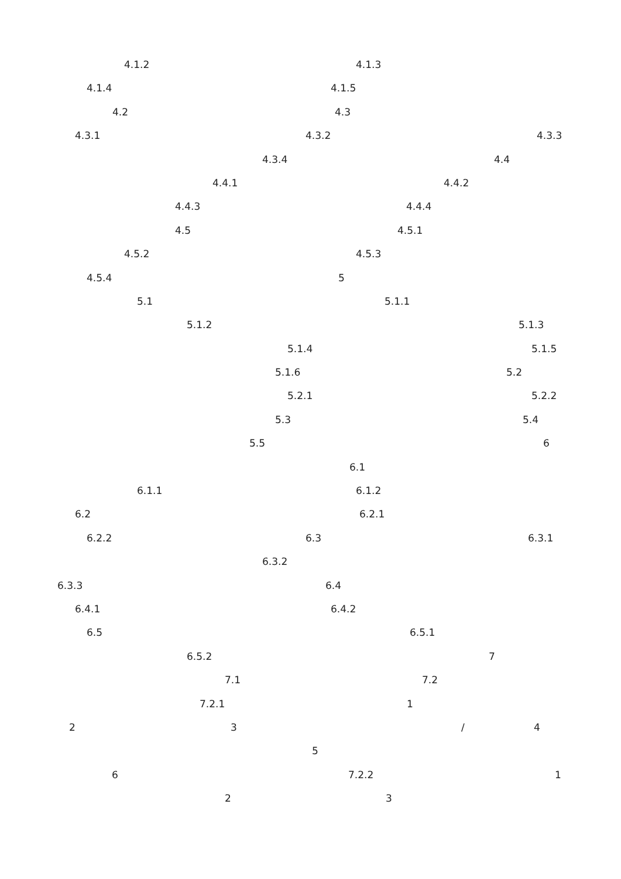4.1.2 4.1.3
4.1.4 4.1.5
4.2 4.3
4.3.1 4.3.2 4.3.3
4.3.4 4.4
4.4.1 4.4.2
4.4.3 4.4.4
4.5 4.5.1
4.5.2 4.5.3
4.5.4 5
5.1 5.1.1
5.1.2 5.1.3
5.1.4 5.1.5
5.1.6 5.2
5.2.1 5.2.2
5.3 5.4
5.5 6
6.1
6.1.1 6.1.2
6.2 6.2.1
6.2.2 6.3 6.3.1
6.3.2
6.3.3 6.4
6.4.1 6.4.2
6.5 6.5.1
6.5.2 7
7.1 7.2
7.2.1 1
2 3 / 4
5
6 7.2.2 1
2 3